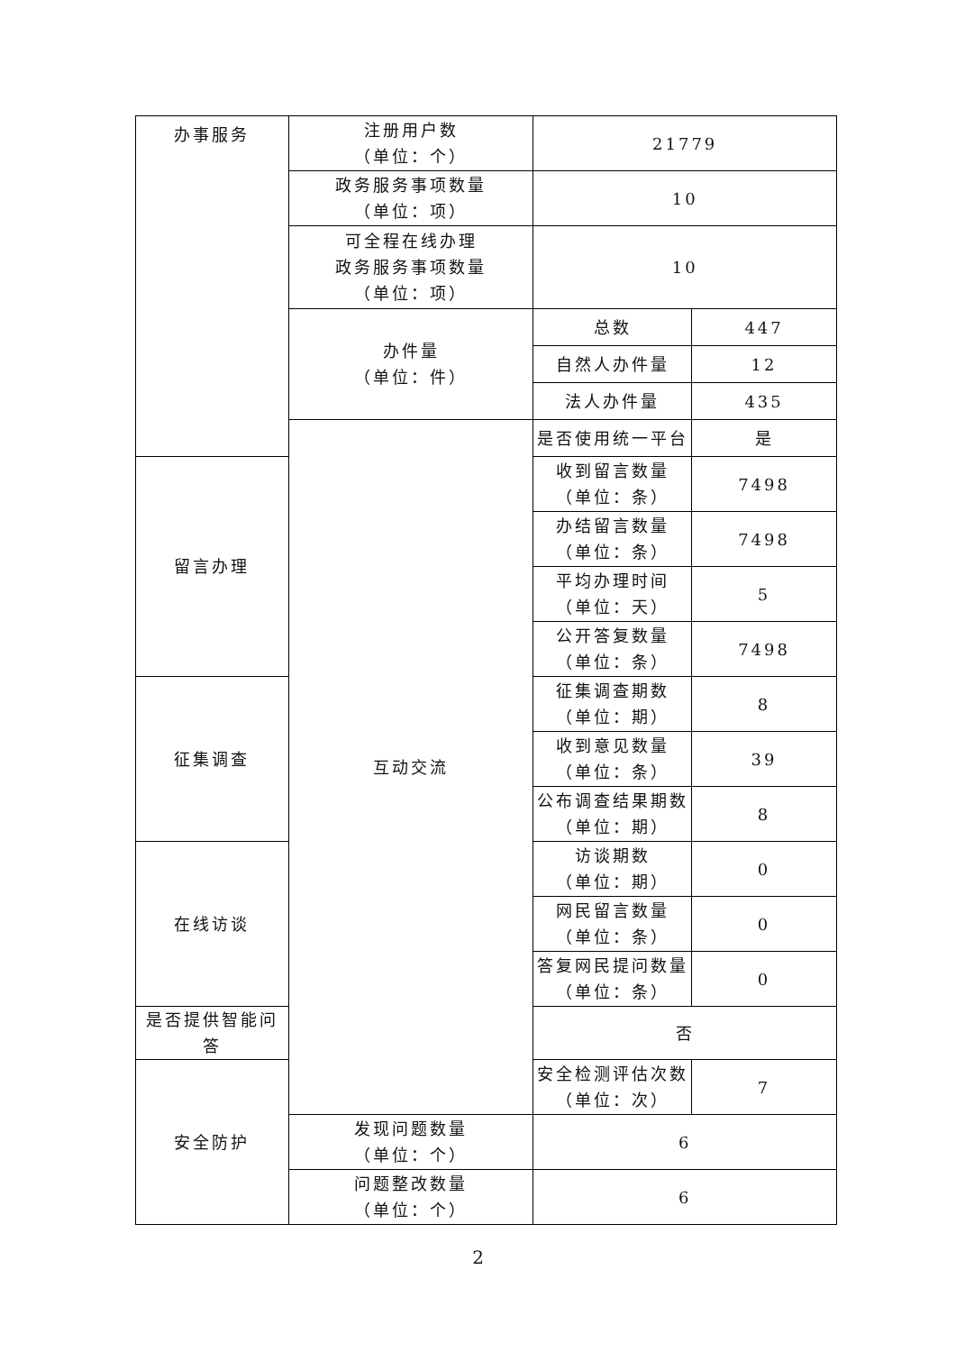| 办事服务 | 注册用户数 （单位：个） | 21779 | |
| | 政务服务事项数量 （单位：项） | 10 | |
| | 可全程在线办理 政务服务事项数量 （单位：项） | 10 | |
| | 办件量 （单位：件） | 总数 | 447 |
| | | 自然人办件量 | 12 |
| | | 法人办件量 | 435 |
| | 互动交流 | 是否使用统一平台 | 是 |
| 留言办理 | | 收到留言数量 （单位：条） | 7498 |
| | | 办结留言数量 （单位：条） | 7498 |
| | | 平均办理时间 （单位：天） | 5 |
| | | 公开答复数量 （单位：条） | 7498 |
| 征集调查 | | 征集调查期数 （单位：期） | 8 |
| | | 收到意见数量 （单位：条） | 39 |
| | | 公布调查结果期数 （单位：期） | 8 |
| 在线访谈 | | 访谈期数 （单位：期） | 0 |
| | | 网民留言数量 （单位：条） | 0 |
| | | 答复网民提问数量 （单位：条） | 0 |
| 是否提供智能问答 | | 否 | |
| 安全防护 | | 安全检测评估次数 （单位：次） | 7 |
| | 发现问题数量 （单位：个） | 6 | |
| | 问题整改数量 （单位：个） | 6 | |
2